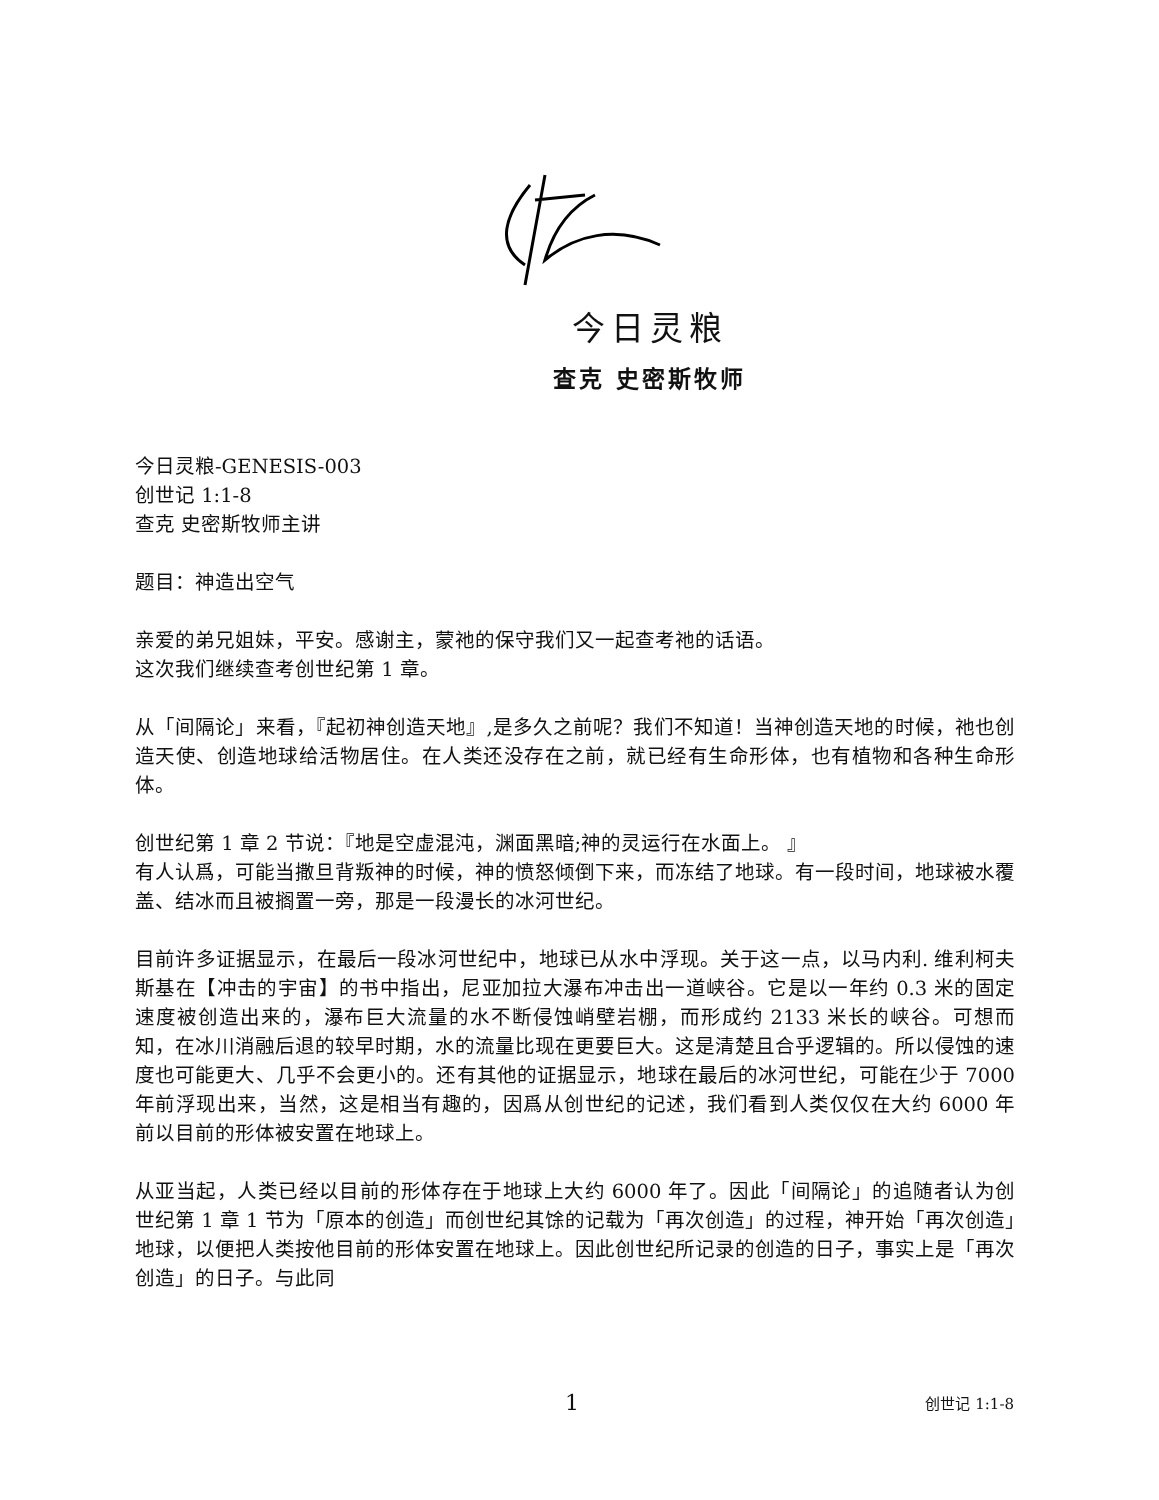今日灵粮
查克 史密斯牧师
今日灵粮-GENESIS-003
创世记 1:1-8
查克 史密斯牧师主讲
题目：神造出空气
亲爱的弟兄姐妹，平安。感谢主，蒙祂的保守我们又一起查考祂的话语。
这次我们继续查考创世纪第 1 章。
从「间隔论」来看，『起初神创造天地』,是多久之前呢？我们不知道！当神创造天地的时候，祂也创造天使、创造地球给活物居住。在人类还没存在之前，就已经有生命形体，也有植物和各种生命形体。
创世纪第 1 章 2 节说：『地是空虚混沌，渊面黑暗;神的灵运行在水面上。 』
有人认爲，可能当撒旦背叛神的时候，神的愤怒倾倒下来，而冻结了地球。有一段时间，地球被水覆盖、结冰而且被搁置一旁，那是一段漫长的冰河世纪。
目前许多证据显示，在最后一段冰河世纪中，地球已从水中浮现。关于这一点，以马内利. 维利柯夫斯基在【冲击的宇宙】的书中指出，尼亚加拉大瀑布冲击出一道峡谷。它是以一年约 0.3 米的固定速度被创造出来的，瀑布巨大流量的水不断侵蚀峭壁岩棚，而形成约 2133 米长的峡谷。可想而知，在冰川消融后退的较早时期，水的流量比现在更要巨大。这是清楚且合乎逻辑的。所以侵蚀的速度也可能更大、几乎不会更小的。还有其他的证据显示，地球在最后的冰河世纪，可能在少于 7000 年前浮现出来，当然，这是相当有趣的，因爲从创世纪的记述，我们看到人类仅仅在大约 6000 年前以目前的形体被安置在地球上。
从亚当起，人类已经以目前的形体存在于地球上大约 6000 年了。因此「间隔论」的追随者认为创世纪第 1 章 1 节为「原本的创造」而创世纪其馀的记载为「再次创造」的过程，神开始「再次创造」地球，以便把人类按他目前的形体安置在地球上。因此创世纪所记录的创造的日子，事实上是「再次创造」的日子。与此同
1 创世记 1:1-8